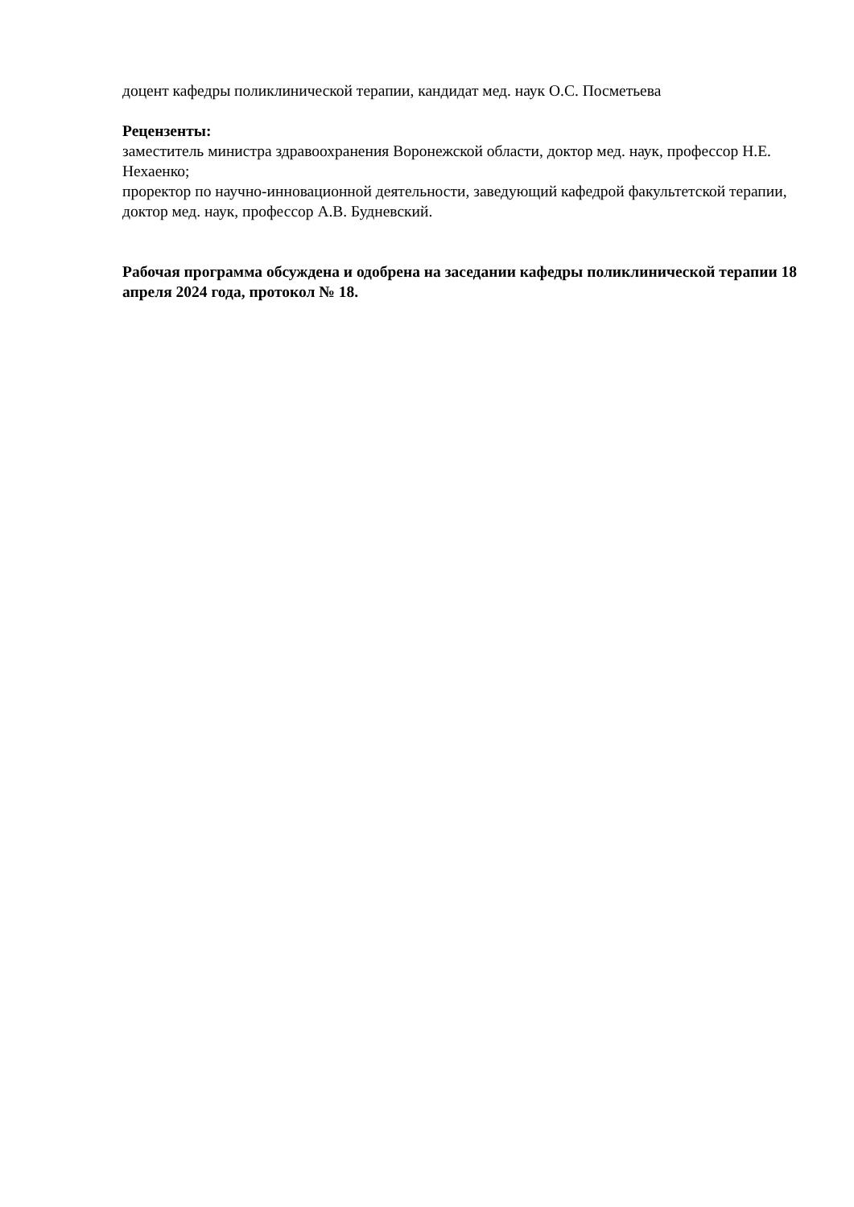доцент кафедры поликлинической терапии, кандидат мед. наук О.С. Посметьева
Рецензенты:
заместитель министра здравоохранения Воронежской области, доктор мед. наук, профессор Н.Е. Нехаенко;
проректор по научно-инновационной деятельности, заведующий кафедрой факультетской терапии, доктор мед. наук, профессор А.В. Будневский.
Рабочая программа обсуждена и одобрена на заседании кафедры поликлинической терапии 18 апреля 2024 года, протокол № 18.